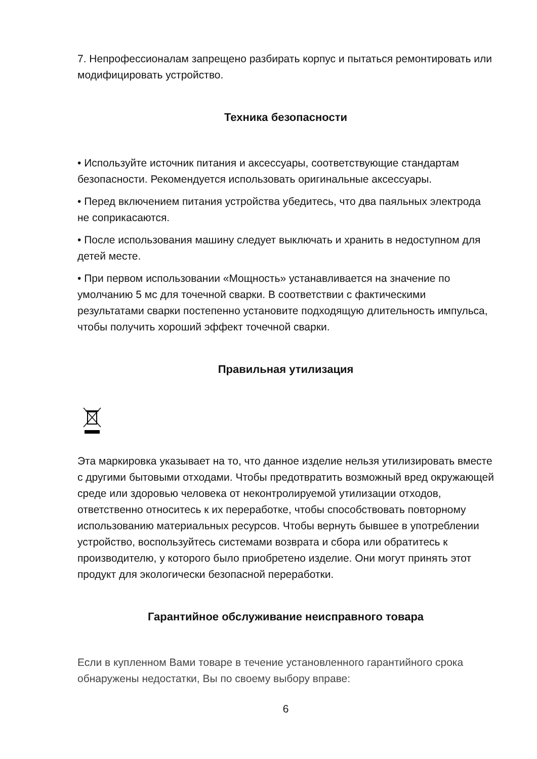7. Непрофессионалам запрещено разбирать корпус и пытаться ремонтировать или модифицировать устройство.
Техника безопасности
• Используйте источник питания и аксессуары, соответствующие стандартам безопасности. Рекомендуется использовать оригинальные аксессуары.
• Перед включением питания устройства убедитесь, что два паяльных электрода не соприкасаются.
• После использования машину следует выключать и хранить в недоступном для детей месте.
• При первом использовании «Мощность» устанавливается на значение по умолчанию 5 мс для точечной сварки. В соответствии с фактическими результатами сварки постепенно установите подходящую длительность импульса, чтобы получить хороший эффект точечной сварки.
Правильная утилизация
Эта маркировка указывает на то, что данное изделие нельзя утилизировать вместе с другими бытовыми отходами. Чтобы предотвратить возможный вред окружающей среде или здоровью человека от неконтролируемой утилизации отходов, ответственно относитесь к их переработке, чтобы способствовать повторному использованию материальных ресурсов. Чтобы вернуть бывшее в употреблении устройство, воспользуйтесь системами возврата и сбора или обратитесь к производителю, у которого было приобретено изделие. Они могут принять этот продукт для экологически безопасной переработки.
Гарантийное обслуживание неисправного товара
Если в купленном Вами товаре в течение установленного гарантийного срока обнаружены недостатки, Вы по своему выбору вправе:
6